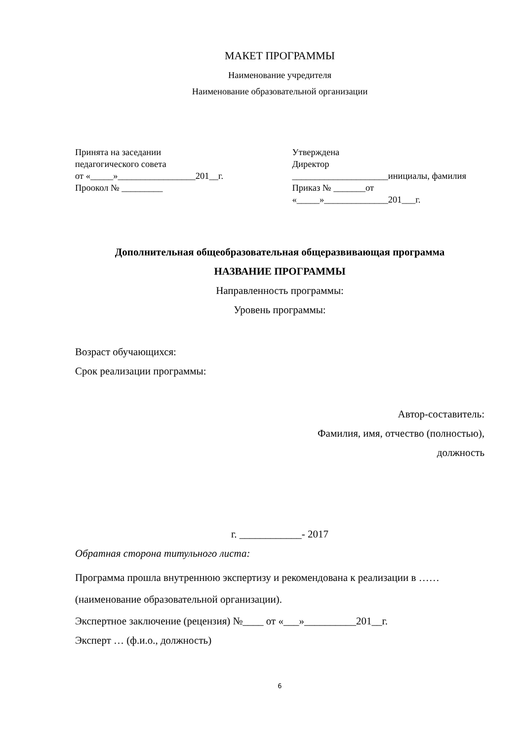МАКЕТ ПРОГРАММЫ
Наименование учредителя
Наименование образовательной организации
Принята на заседании
педагогического совета
от «_____»_________________201__г.
Проокол № _________
Утверждена
Директор
_____________________инициалы, фамилия
Приказ № _______от
«_____»______________201___г.
Дополнительная общеобразовательная общеразвивающая программа
НАЗВАНИЕ ПРОГРАММЫ
Направленность программы:
Уровень программы:
Возраст обучающихся:
Срок реализации программы:
Автор-составитель:
Фамилия, имя, отчество (полностью),
должность
г. ____________- 2017
Обратная сторона титульного листа:
Программа прошла внутреннюю экспертизу и рекомендована к реализации в ……(наименование образовательной организации).
Экспертное заключение (рецензия) №____ от «___»__________201__г.
Эксперт … (ф.и.о., должность)
6